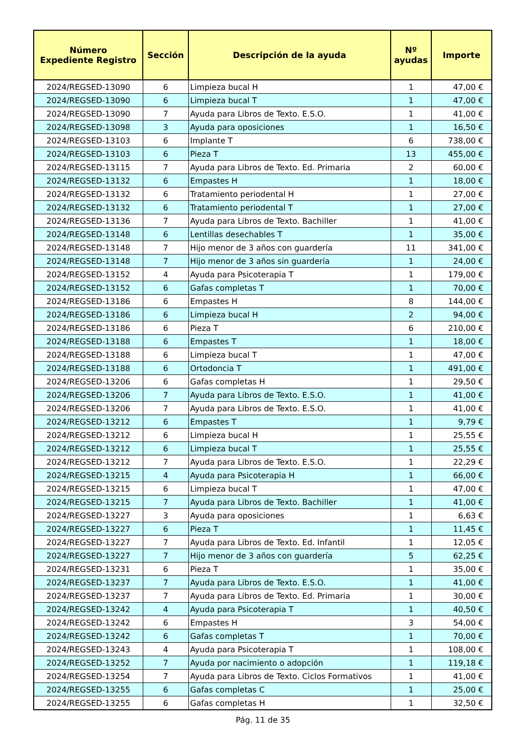| Número Expediente Registro | Sección | Descripción de la ayuda | Nº ayudas | Importe |
| --- | --- | --- | --- | --- |
| 2024/REGSED-13090 | 6 | Limpieza bucal H | 1 | 47,00 € |
| 2024/REGSED-13090 | 6 | Limpieza bucal T | 1 | 47,00 € |
| 2024/REGSED-13090 | 7 | Ayuda para Libros de Texto. E.S.O. | 1 | 41,00 € |
| 2024/REGSED-13098 | 3 | Ayuda para oposiciones | 1 | 16,50 € |
| 2024/REGSED-13103 | 6 | Implante T | 6 | 738,00 € |
| 2024/REGSED-13103 | 6 | Pieza T | 13 | 455,00 € |
| 2024/REGSED-13115 | 7 | Ayuda para Libros de Texto. Ed. Primaria | 2 | 60,00 € |
| 2024/REGSED-13132 | 6 | Empastes H | 1 | 18,00 € |
| 2024/REGSED-13132 | 6 | Tratamiento periodental H | 1 | 27,00 € |
| 2024/REGSED-13132 | 6 | Tratamiento periodental T | 1 | 27,00 € |
| 2024/REGSED-13136 | 7 | Ayuda para Libros de Texto. Bachiller | 1 | 41,00 € |
| 2024/REGSED-13148 | 6 | Lentillas desechables T | 1 | 35,00 € |
| 2024/REGSED-13148 | 7 | Hijo menor de 3 años con guardería | 11 | 341,00 € |
| 2024/REGSED-13148 | 7 | Hijo menor de 3 años sin guardería | 1 | 24,00 € |
| 2024/REGSED-13152 | 4 | Ayuda para Psicoterapia T | 1 | 179,00 € |
| 2024/REGSED-13152 | 6 | Gafas completas T | 1 | 70,00 € |
| 2024/REGSED-13186 | 6 | Empastes H | 8 | 144,00 € |
| 2024/REGSED-13186 | 6 | Limpieza bucal H | 2 | 94,00 € |
| 2024/REGSED-13186 | 6 | Pieza T | 6 | 210,00 € |
| 2024/REGSED-13188 | 6 | Empastes T | 1 | 18,00 € |
| 2024/REGSED-13188 | 6 | Limpieza bucal T | 1 | 47,00 € |
| 2024/REGSED-13188 | 6 | Ortodoncia T | 1 | 491,00 € |
| 2024/REGSED-13206 | 6 | Gafas completas H | 1 | 29,50 € |
| 2024/REGSED-13206 | 7 | Ayuda para Libros de Texto. E.S.O. | 1 | 41,00 € |
| 2024/REGSED-13206 | 7 | Ayuda para Libros de Texto. E.S.O. | 1 | 41,00 € |
| 2024/REGSED-13212 | 6 | Empastes T | 1 | 9,79 € |
| 2024/REGSED-13212 | 6 | Limpieza bucal H | 1 | 25,55 € |
| 2024/REGSED-13212 | 6 | Limpieza bucal T | 1 | 25,55 € |
| 2024/REGSED-13212 | 7 | Ayuda para Libros de Texto. E.S.O. | 1 | 22,29 € |
| 2024/REGSED-13215 | 4 | Ayuda para Psicoterapia H | 1 | 66,00 € |
| 2024/REGSED-13215 | 6 | Limpieza bucal T | 1 | 47,00 € |
| 2024/REGSED-13215 | 7 | Ayuda para Libros de Texto. Bachiller | 1 | 41,00 € |
| 2024/REGSED-13227 | 3 | Ayuda para oposiciones | 1 | 6,63 € |
| 2024/REGSED-13227 | 6 | Pieza T | 1 | 11,45 € |
| 2024/REGSED-13227 | 7 | Ayuda para Libros de Texto. Ed. Infantil | 1 | 12,05 € |
| 2024/REGSED-13227 | 7 | Hijo menor de 3 años con guardería | 5 | 62,25 € |
| 2024/REGSED-13231 | 6 | Pieza T | 1 | 35,00 € |
| 2024/REGSED-13237 | 7 | Ayuda para Libros de Texto. E.S.O. | 1 | 41,00 € |
| 2024/REGSED-13237 | 7 | Ayuda para Libros de Texto. Ed. Primaria | 1 | 30,00 € |
| 2024/REGSED-13242 | 4 | Ayuda para Psicoterapia T | 1 | 40,50 € |
| 2024/REGSED-13242 | 6 | Empastes H | 3 | 54,00 € |
| 2024/REGSED-13242 | 6 | Gafas completas T | 1 | 70,00 € |
| 2024/REGSED-13243 | 4 | Ayuda para Psicoterapia T | 1 | 108,00 € |
| 2024/REGSED-13252 | 7 | Ayuda por nacimiento o adopción | 1 | 119,18 € |
| 2024/REGSED-13254 | 7 | Ayuda para Libros de Texto. Ciclos Formativos | 1 | 41,00 € |
| 2024/REGSED-13255 | 6 | Gafas completas C | 1 | 25,00 € |
| 2024/REGSED-13255 | 6 | Gafas completas H | 1 | 32,50 € |
Pág. 11 de 35